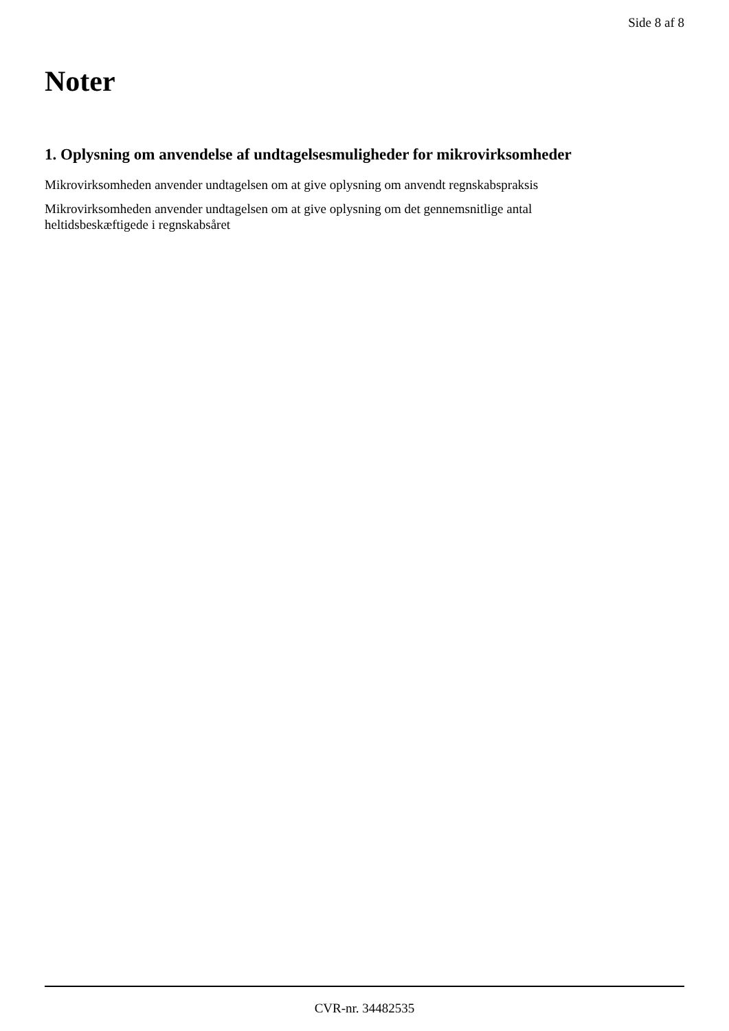Side 8 af 8
Noter
1. Oplysning om anvendelse af undtagelsesmuligheder for mikrovirksomheder
Mikrovirksomheden anvender undtagelsen om at give oplysning om anvendt regnskabspraksis
Mikrovirksomheden anvender undtagelsen om at give oplysning om det gennemsnitlige antal
heltidsbeskæftigede i regnskabsåret
CVR-nr. 34482535